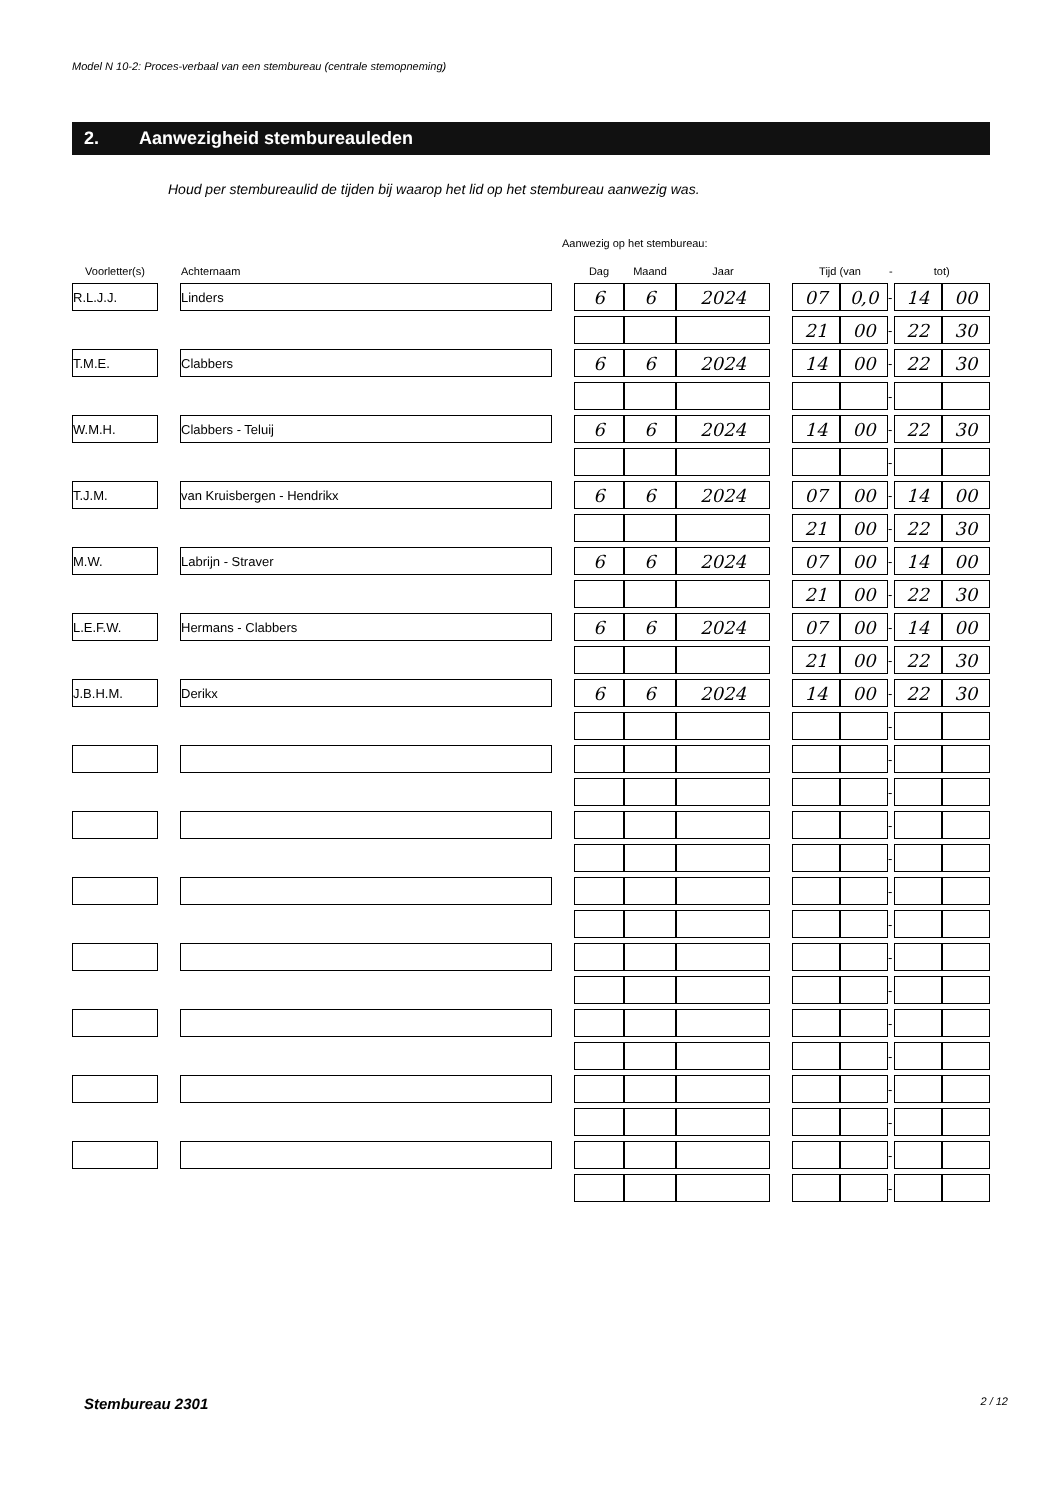Model N 10-2: Proces-verbaal van een stembureau (centrale stemopneming)
2. Aanwezigheid stembureauleden
Houd per stembureaulid de tijden bij waarop het lid op het stembureau aanwezig was.
Aanwezig op het stembureau:
| Voorletter(s) | | Achternaam | | Dag | Maand | Jaar | | Tijd (van | | - | tot) | |
| --- | --- | --- | --- | --- | --- | --- | --- | --- | --- | --- | --- | --- |
| R.L.J.J. | | Linders | | 6 | 6 | 2024 | | 07 | 0,0 | - | 14 | 00 |
| | | | | | | | | 21 | 00 | - | 22 | 30 |
| T.M.E. | | Clabbers | | 6 | 6 | 2024 | | 14 | 00 | - | 22 | 30 |
| | | | | | | | | | | - | | |
| W.M.H. | | Clabbers - Teluij | | 6 | 6 | 2024 | | 14 | 00 | - | 22 | 30 |
| | | | | | | | | | | - | | |
| T.J.M. | | van Kruisbergen - Hendrikx | | 6 | 6 | 2024 | | 07 | 00 | - | 14 | 00 |
| | | | | | | | | 21 | 00 | - | 22 | 30 |
| M.W. | | Labrijn - Straver | | 6 | 6 | 2024 | | 07 | 00 | - | 14 | 00 |
| | | | | | | | | 21 | 00 | - | 22 | 30 |
| L.E.F.W. | | Hermans - Clabbers | | 6 | 6 | 2024 | | 07 | 00 | - | 14 | 00 |
| | | | | | | | | 21 | 00 | - | 22 | 30 |
| J.B.H.M. | | Derikx | | 6 | 6 | 2024 | | 14 | 00 | - | 22 | 30 |
| | | | | | | | | | | - | | |
| | | | | | | | | | | - | | |
| | | | | | | | | | | - | | |
| | | | | | | | | | | - | | |
| | | | | | | | | | | - | | |
| | | | | | | | | | | - | | |
| | | | | | | | | | | - | | |
| | | | | | | | | | | - | | |
| | | | | | | | | | | - | | |
| | | | | | | | | | | - | | |
| | | | | | | | | | | - | | |
| | | | | | | | | | | - | | |
| | | | | | | | | | | - | | |
| | | | | | | | | | | - | | |
| | | | | | | | | | | - | | |
Stembureau 2301 2 / 12